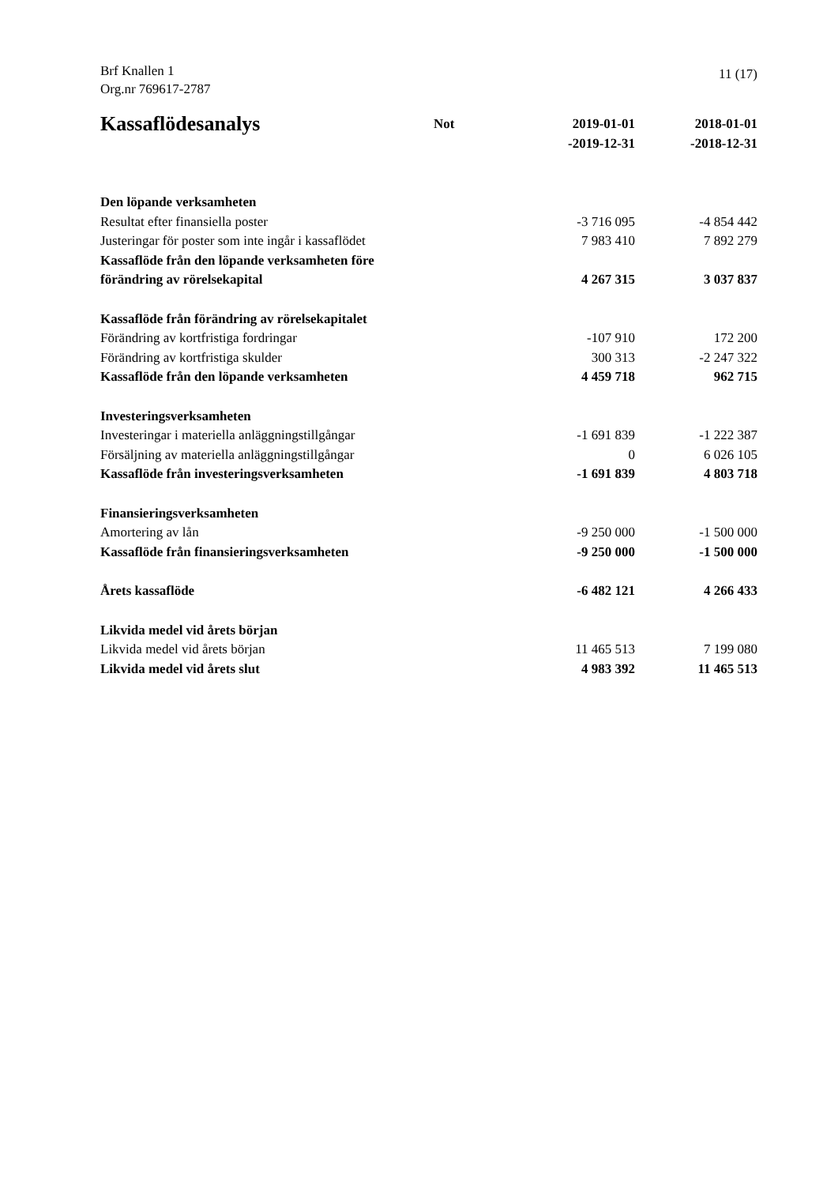Brf Knallen 1
Org.nr 769617-2787
11 (17)
| Kassaflödesanalys | Not | 2019-01-01 -2019-12-31 | 2018-01-01 -2018-12-31 |
| --- | --- | --- | --- |
| Den löpande verksamheten | | | |
| Resultat efter finansiella poster | | -3 716 095 | -4 854 442 |
| Justeringar för poster som inte ingår i kassaflödet | | 7 983 410 | 7 892 279 |
| Kassaflöde från den löpande verksamheten före förändring av rörelsekapital | | 4 267 315 | 3 037 837 |
| Kassaflöde från förändring av rörelsekapitalet | | | |
| Förändring av kortfristiga fordringar | | -107 910 | 172 200 |
| Förändring av kortfristiga skulder | | 300 313 | -2 247 322 |
| Kassaflöde från den löpande verksamheten | | 4 459 718 | 962 715 |
| Investeringsverksamheten | | | |
| Investeringar i materiella anläggningstillgångar | | -1 691 839 | -1 222 387 |
| Försäljning av materiella anläggningstillgångar | | 0 | 6 026 105 |
| Kassaflöde från investeringsverksamheten | | -1 691 839 | 4 803 718 |
| Finansieringsverksamheten | | | |
| Amortering av lån | | -9 250 000 | -1 500 000 |
| Kassaflöde från finansieringsverksamheten | | -9 250 000 | -1 500 000 |
| Årets kassaflöde | | -6 482 121 | 4 266 433 |
| Likvida medel vid årets början | | | |
| Likvida medel vid årets början | | 11 465 513 | 7 199 080 |
| Likvida medel vid årets slut | | 4 983 392 | 11 465 513 |